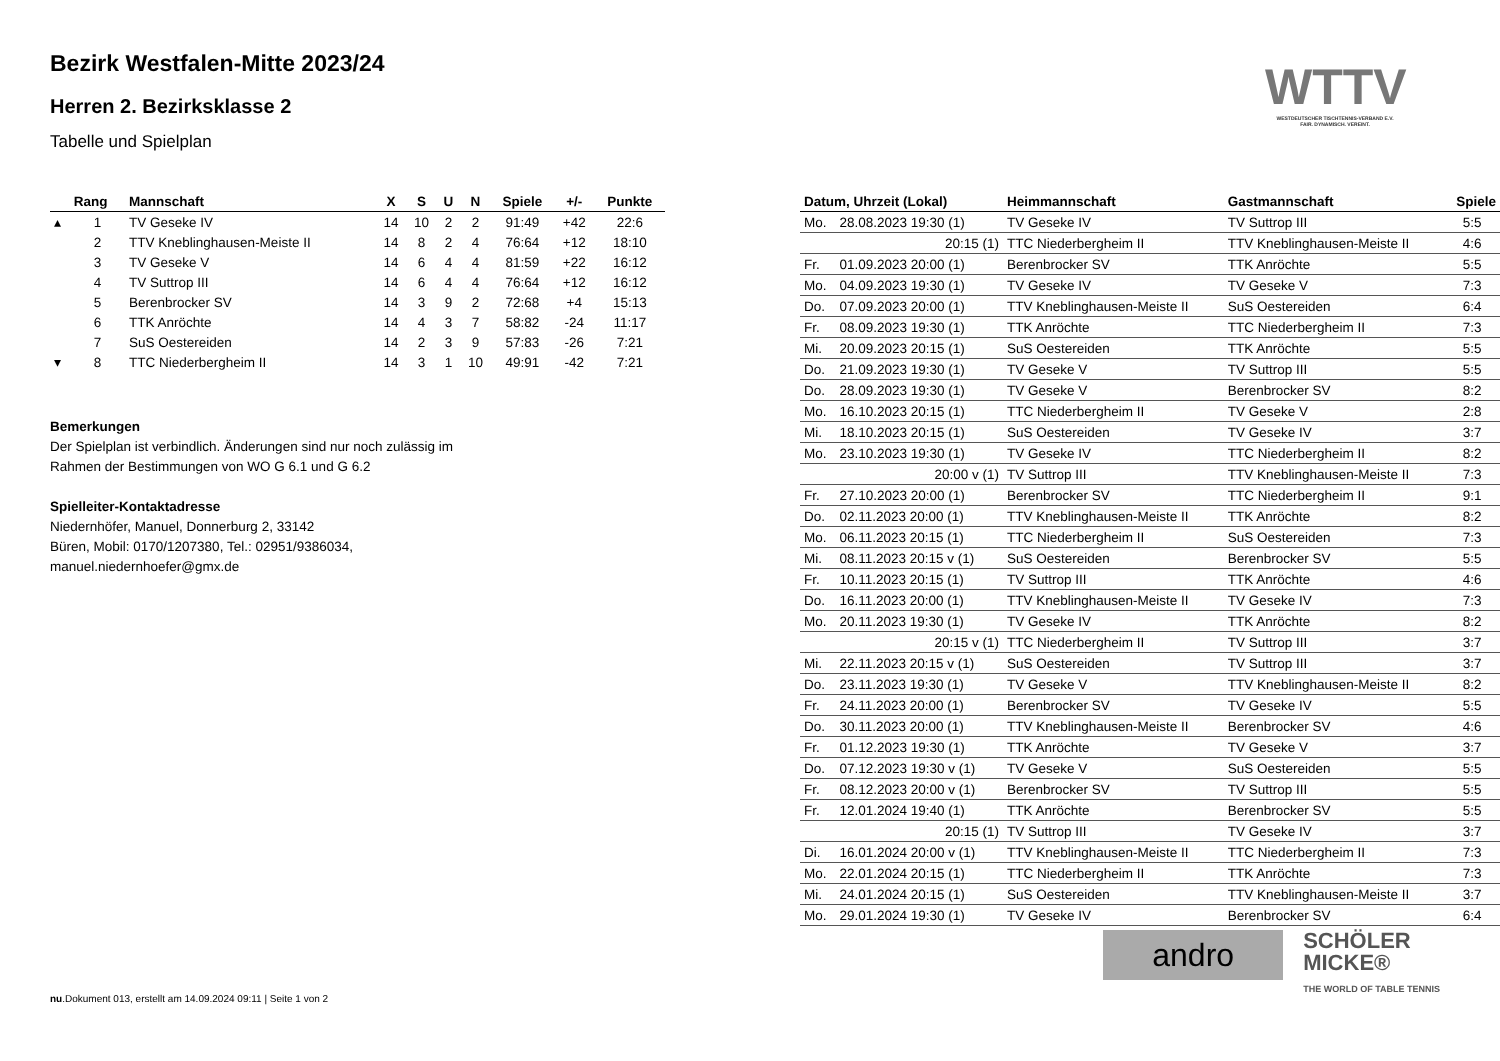Bezirk Westfalen-Mitte 2023/24
Herren 2. Bezirksklasse 2
Tabelle und Spielplan
WTTV
WESTDEUTSCHER TISCHTENNIS-VERBAND E.V.
FAIR. DYNAMISCH. VEREINT.
| | Rang | Mannschaft | X | S | U | N | Spiele | +/- | Punkte |
| --- | --- | --- | --- | --- | --- | --- | --- | --- | --- |
| ▴ | 1 | TV Geseke IV | 14 | 10 | 2 | 2 | 91:49 | +42 | 22:6 |
| | 2 | TTV Kneblinghausen-Meiste II | 14 | 8 | 2 | 4 | 76:64 | +12 | 18:10 |
| | 3 | TV Geseke V | 14 | 6 | 4 | 4 | 81:59 | +22 | 16:12 |
| | 4 | TV Suttrop III | 14 | 6 | 4 | 4 | 76:64 | +12 | 16:12 |
| | 5 | Berenbrocker SV | 14 | 3 | 9 | 2 | 72:68 | +4 | 15:13 |
| | 6 | TTK Anröchte | 14 | 4 | 3 | 7 | 58:82 | -24 | 11:17 |
| | 7 | SuS Oestereiden | 14 | 2 | 3 | 9 | 57:83 | -26 | 7:21 |
| ▾ | 8 | TTC Niederbergheim II | 14 | 3 | 1 | 10 | 49:91 | -42 | 7:21 |
Bemerkungen
Der Spielplan ist verbindlich. Änderungen sind nur noch zulässig im
Rahmen der Bestimmungen von WO G 6.1 und G 6.2
Spielleiter-Kontaktadresse
Niedernhöfer, Manuel, Donnerburg 2, 33142
Büren, Mobil: 0170/1207380, Tel.: 02951/9386034,
manuel.niedernhoefer@gmx.de
| Datum, Uhrzeit (Lokal) | | Heimmannschaft | Gastmannschaft | Spiele |
| --- | --- | --- | --- | --- |
| Mo. | 28.08.2023 19:30 (1) | TV Geseke IV | TV Suttrop III | 5:5 |
| | 20:15 (1) | TTC Niederbergheim II | TTV Kneblinghausen-Meiste II | 4:6 |
| Fr. | 01.09.2023 20:00 (1) | Berenbrocker SV | TTK Anröchte | 5:5 |
| Mo. | 04.09.2023 19:30 (1) | TV Geseke IV | TV Geseke V | 7:3 |
| Do. | 07.09.2023 20:00 (1) | TTV Kneblinghausen-Meiste II | SuS Oestereiden | 6:4 |
| Fr. | 08.09.2023 19:30 (1) | TTK Anröchte | TTC Niederbergheim II | 7:3 |
| Mi. | 20.09.2023 20:15 (1) | SuS Oestereiden | TTK Anröchte | 5:5 |
| Do. | 21.09.2023 19:30 (1) | TV Geseke V | TV Suttrop III | 5:5 |
| Do. | 28.09.2023 19:30 (1) | TV Geseke V | Berenbrocker SV | 8:2 |
| Mo. | 16.10.2023 20:15 (1) | TTC Niederbergheim II | TV Geseke V | 2:8 |
| Mi. | 18.10.2023 20:15 (1) | SuS Oestereiden | TV Geseke IV | 3:7 |
| Mo. | 23.10.2023 19:30 (1) | TV Geseke IV | TTC Niederbergheim II | 8:2 |
| | 20:00 v (1) | TV Suttrop III | TTV Kneblinghausen-Meiste II | 7:3 |
| Fr. | 27.10.2023 20:00 (1) | Berenbrocker SV | TTC Niederbergheim II | 9:1 |
| Do. | 02.11.2023 20:00 (1) | TTV Kneblinghausen-Meiste II | TTK Anröchte | 8:2 |
| Mo. | 06.11.2023 20:15 (1) | TTC Niederbergheim II | SuS Oestereiden | 7:3 |
| Mi. | 08.11.2023 20:15 v (1) | SuS Oestereiden | Berenbrocker SV | 5:5 |
| Fr. | 10.11.2023 20:15 (1) | TV Suttrop III | TTK Anröchte | 4:6 |
| Do. | 16.11.2023 20:00 (1) | TTV Kneblinghausen-Meiste II | TV Geseke IV | 7:3 |
| Mo. | 20.11.2023 19:30 (1) | TV Geseke IV | TTK Anröchte | 8:2 |
| | 20:15 v (1) | TTC Niederbergheim II | TV Suttrop III | 3:7 |
| Mi. | 22.11.2023 20:15 v (1) | SuS Oestereiden | TV Suttrop III | 3:7 |
| Do. | 23.11.2023 19:30 (1) | TV Geseke V | TTV Kneblinghausen-Meiste II | 8:2 |
| Fr. | 24.11.2023 20:00 (1) | Berenbrocker SV | TV Geseke IV | 5:5 |
| Do. | 30.11.2023 20:00 (1) | TTV Kneblinghausen-Meiste II | Berenbrocker SV | 4:6 |
| Fr. | 01.12.2023 19:30 (1) | TTK Anröchte | TV Geseke V | 3:7 |
| Do. | 07.12.2023 19:30 v (1) | TV Geseke V | SuS Oestereiden | 5:5 |
| Fr. | 08.12.2023 20:00 v (1) | Berenbrocker SV | TV Suttrop III | 5:5 |
| Fr. | 12.01.2024 19:40 (1) | TTK Anröchte | Berenbrocker SV | 5:5 |
| | 20:15 (1) | TV Suttrop III | TV Geseke IV | 3:7 |
| Di. | 16.01.2024 20:00 v (1) | TTV Kneblinghausen-Meiste II | TTC Niederbergheim II | 7:3 |
| Mo. | 22.01.2024 20:15 (1) | TTC Niederbergheim II | TTK Anröchte | 7:3 |
| Mi. | 24.01.2024 20:15 (1) | SuS Oestereiden | TTV Kneblinghausen-Meiste II | 3:7 |
| Mo. | 29.01.2024 19:30 (1) | TV Geseke IV | Berenbrocker SV | 6:4 |
andro
SCHÖLER
MICKE®
THE WORLD OF TABLE TENNIS
nu.Dokument 013, erstellt am 14.09.2024 09:11 | Seite 1 von 2